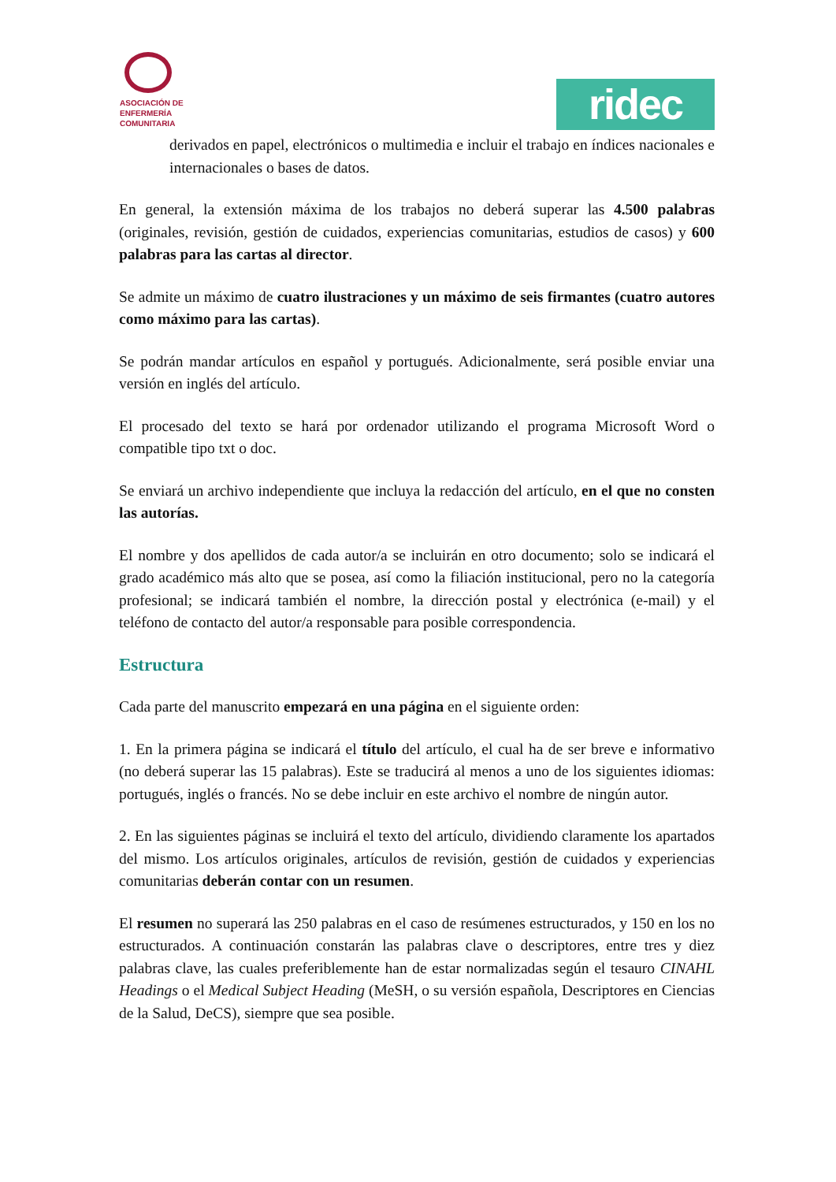ASOCIACIÓN DE
ENFERMERÍA
COMUNITARIA
ridec
derivados en papel, electrónicos o multimedia e incluir el trabajo en índices nacionales e internacionales o bases de datos.
En general, la extensión máxima de los trabajos no deberá superar las 4.500 palabras (originales, revisión, gestión de cuidados, experiencias comunitarias, estudios de casos) y 600 palabras para las cartas al director.
Se admite un máximo de cuatro ilustraciones y un máximo de seis firmantes (cuatro autores como máximo para las cartas).
Se podrán mandar artículos en español y portugués. Adicionalmente, será posible enviar una versión en inglés del artículo.
El procesado del texto se hará por ordenador utilizando el programa Microsoft Word o compatible tipo txt o doc.
Se enviará un archivo independiente que incluya la redacción del artículo, en el que no consten las autorías.
El nombre y dos apellidos de cada autor/a se incluirán en otro documento; solo se indicará el grado académico más alto que se posea, así como la filiación institucional, pero no la categoría profesional; se indicará también el nombre, la dirección postal y electrónica (e-mail) y el teléfono de contacto del autor/a responsable para posible correspondencia.
Estructura
Cada parte del manuscrito empezará en una página en el siguiente orden:
1. En la primera página se indicará el título del artículo, el cual ha de ser breve e informativo (no deberá superar las 15 palabras). Este se traducirá al menos a uno de los siguientes idiomas: portugués, inglés o francés. No se debe incluir en este archivo el nombre de ningún autor.
2. En las siguientes páginas se incluirá el texto del artículo, dividiendo claramente los apartados del mismo. Los artículos originales, artículos de revisión, gestión de cuidados y experiencias comunitarias deberán contar con un resumen.
El resumen no superará las 250 palabras en el caso de resúmenes estructurados, y 150 en los no estructurados. A continuación constarán las palabras clave o descriptores, entre tres y diez palabras clave, las cuales preferiblemente han de estar normalizadas según el tesauro CINAHL Headings o el Medical Subject Heading (MeSH, o su versión española, Descriptores en Ciencias de la Salud, DeCS), siempre que sea posible.